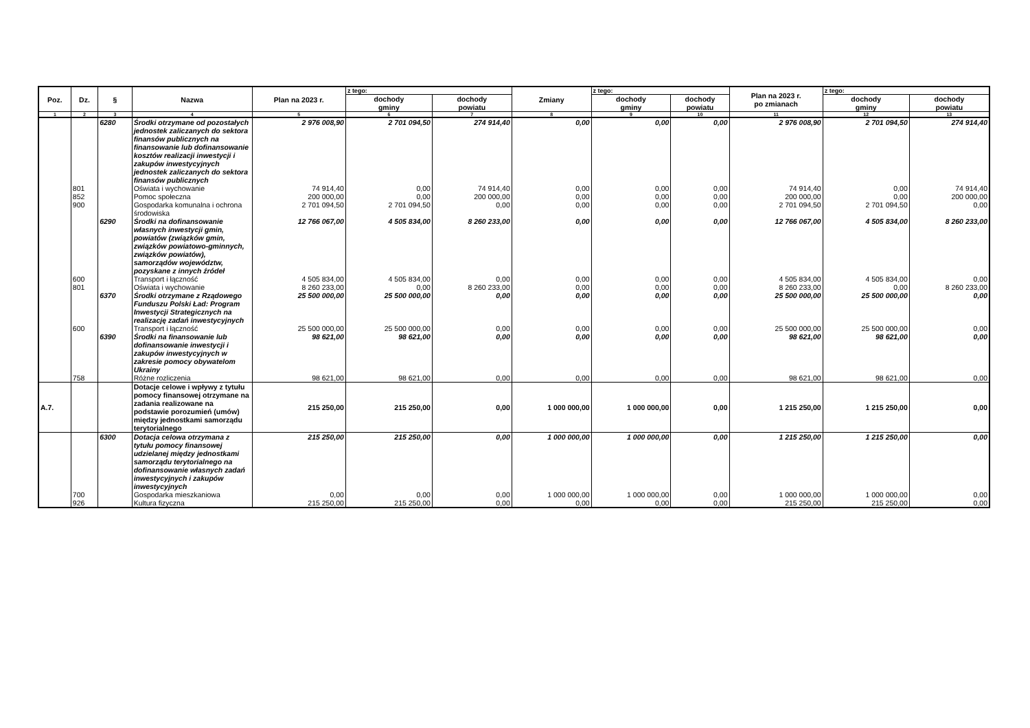| Poz. | Dz. | § | Nazwa | Plan na 2023 r. | z tego: | | Zmiany | z tego: | | Plan na 2023 r. po zmianach | z tego: | |
| --- | --- | --- | --- | --- | --- | --- | --- | --- | --- | --- | --- | --- |
| | | | | | dochody gminy | dochody powiatu | | dochody gminy | dochody powiatu | | dochody gminy | dochody powiatu |
| 1 | 2 | 3 | 4 | 5 | 6 | 7 | 8 | 9 | 10 | 11 | 12 | 13 |
| | | 6280 | Środki otrzymane od pozostałych jednostek zaliczanych do sektora finansów publicznych na finansowanie lub dofinansowanie kosztów realizacji inwestycji i zakupów inwestycyjnych jednostek zaliczanych do sektora finansów publicznych | 2 976 008,90 | 2 701 094,50 | 274 914,40 | 0,00 | 0,00 | 0,00 | 2 976 008,90 | 2 701 094,50 | 274 914,40 |
| | 801 | | Oświata i wychowanie | 74 914,40 | 0,00 | 74 914,40 | 0,00 | 0,00 | 0,00 | 74 914,40 | 0,00 | 74 914,40 |
| | 852 | | Pomoc społeczna | 200 000,00 | 0,00 | 200 000,00 | 0,00 | 0,00 | 0,00 | 200 000,00 | 0,00 | 200 000,00 |
| | 900 | | Gospodarka komunalna i ochrona środowiska | 2 701 094,50 | 2 701 094,50 | 0,00 | 0,00 | 0,00 | 0,00 | 2 701 094,50 | 2 701 094,50 | 0,00 |
| | | 6290 | Środki na dofinansowanie własnych inwestycji gmin, powiatów (związków gmin, związków powiatowo-gminnych, związków powiatów), samorządów województw, pozyskane z innych źródeł | 12 766 067,00 | 4 505 834,00 | 8 260 233,00 | 0,00 | 0,00 | 0,00 | 12 766 067,00 | 4 505 834,00 | 8 260 233,00 |
| | 600 | | Transport i łączność | 4 505 834,00 | 4 505 834,00 | 0,00 | 0,00 | 0,00 | 0,00 | 4 505 834,00 | 4 505 834,00 | 0,00 |
| | 801 | | Oświata i wychowanie | 8 260 233,00 | 0,00 | 8 260 233,00 | 0,00 | 0,00 | 0,00 | 8 260 233,00 | 0,00 | 8 260 233,00 |
| | | 6370 | Środki otrzymane z Rządowego Funduszu Polski Ład: Program Inwestycji Strategicznych na realizację zadań inwestycyjnych | 25 500 000,00 | 25 500 000,00 | 0,00 | 0,00 | 0,00 | 0,00 | 25 500 000,00 | 25 500 000,00 | 0,00 |
| | 600 | | Transport i łączność | 25 500 000,00 | 25 500 000,00 | 0,00 | 0,00 | 0,00 | 0,00 | 25 500 000,00 | 25 500 000,00 | 0,00 |
| | | 6390 | Środki na finansowanie lub dofinansowanie inwestycji i zakupów inwestycyjnych w zakresie pomocy obywatelom Ukrainy | 98 621,00 | 98 621,00 | 0,00 | 0,00 | 0,00 | 0,00 | 98 621,00 | 98 621,00 | 0,00 |
| | 758 | | Różne rozliczenia | 98 621,00 | 98 621,00 | 0,00 | 0,00 | 0,00 | 0,00 | 98 621,00 | 98 621,00 | 0,00 |
| A.7. | | | Dotacje celowe i wpływy z tytułu pomocy finansowej otrzymane na zadania realizowane na podstawie porozumień (umów) między jednostkami samorządu terytorialnego | 215 250,00 | 215 250,00 | 0,00 | 1 000 000,00 | 1 000 000,00 | 0,00 | 1 215 250,00 | 1 215 250,00 | 0,00 |
| | | 6300 | Dotacja celowa otrzymana z tytułu pomocy finansowej udzielanej między jednostkami samorządu terytorialnego na dofinansowanie własnych zadań inwestycyjnych i zakupów inwestycyjnych | 215 250,00 | 215 250,00 | 0,00 | 1 000 000,00 | 1 000 000,00 | 0,00 | 1 215 250,00 | 1 215 250,00 | 0,00 |
| | 700 | | Gospodarka mieszkaniowa | 0,00 | 0,00 | 0,00 | 1 000 000,00 | 1 000 000,00 | 0,00 | 1 000 000,00 | 1 000 000,00 | 0,00 |
| | 926 | | Kultura fizyczna | 215 250,00 | 215 250,00 | 0,00 | 0,00 | 0,00 | 0,00 | 215 250,00 | 215 250,00 | 0,00 |